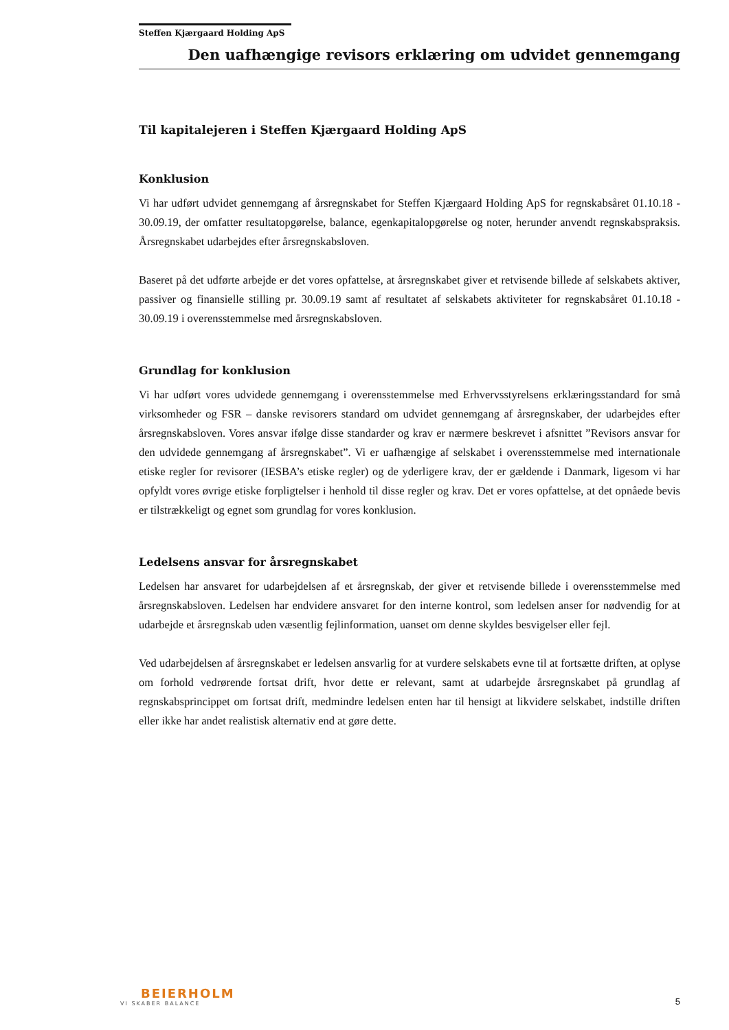Steffen Kjærgaard Holding ApS
Den uafhængige revisors erklæring om udvidet gennemgang
Til kapitalejeren i Steffen Kjærgaard Holding ApS
Konklusion
Vi har udført udvidet gennemgang af årsregnskabet for Steffen Kjærgaard Holding ApS for regnskabsåret 01.10.18 - 30.09.19, der omfatter resultatopgørelse, balance, egenkapitalopgørelse og noter, herunder anvendt regnskabspraksis. Årsregnskabet udarbejdes efter årsregnskabsloven.
Baseret på det udførte arbejde er det vores opfattelse, at årsregnskabet giver et retvisende billede af selskabets aktiver, passiver og finansielle stilling pr. 30.09.19 samt af resultatet af selskabets aktiviteter for regnskabsåret 01.10.18 - 30.09.19 i overensstemmelse med årsregnskabsloven.
Grundlag for konklusion
Vi har udført vores udvidede gennemgang i overensstemmelse med Erhvervsstyrelsens erklæringsstandard for små virksomheder og FSR – danske revisorers standard om udvidet gennemgang af årsregnskaber, der udarbejdes efter årsregnskabsloven. Vores ansvar ifølge disse standarder og krav er nærmere beskrevet i afsnittet ”Revisors ansvar for den udvidede gennemgang af årsregnskabet”. Vi er uafhængige af selskabet i overensstemmelse med internationale etiske regler for revisorer (IESBA’s etiske regler) og de yderligere krav, der er gældende i Danmark, ligesom vi har opfyldt vores øvrige etiske forpligtelser i henhold til disse regler og krav. Det er vores opfattelse, at det opnåede bevis er tilstrækkeligt og egnet som grundlag for vores konklusion.
Ledelsens ansvar for årsregnskabet
Ledelsen har ansvaret for udarbejdelsen af et årsregnskab, der giver et retvisende billede i overensstemmelse med årsregnskabsloven. Ledelsen har endvidere ansvaret for den interne kontrol, som ledelsen anser for nødvendig for at udarbejde et årsregnskab uden væsentlig fejlinformation, uanset om denne skyldes besvigelser eller fejl.
Ved udarbejdelsen af årsregnskabet er ledelsen ansvarlig for at vurdere selskabets evne til at fortsætte driften, at oplyse om forhold vedrørende fortsat drift, hvor dette er relevant, samt at udarbejde årsregnskabet på grundlag af regnskabsprincippet om fortsat drift, medmindre ledelsen enten har til hensigt at likvidere selskabet, indstille driften eller ikke har andet realistisk alternativ end at gøre dette.
BEIERHOLM
VI SKABER BALANCE
5